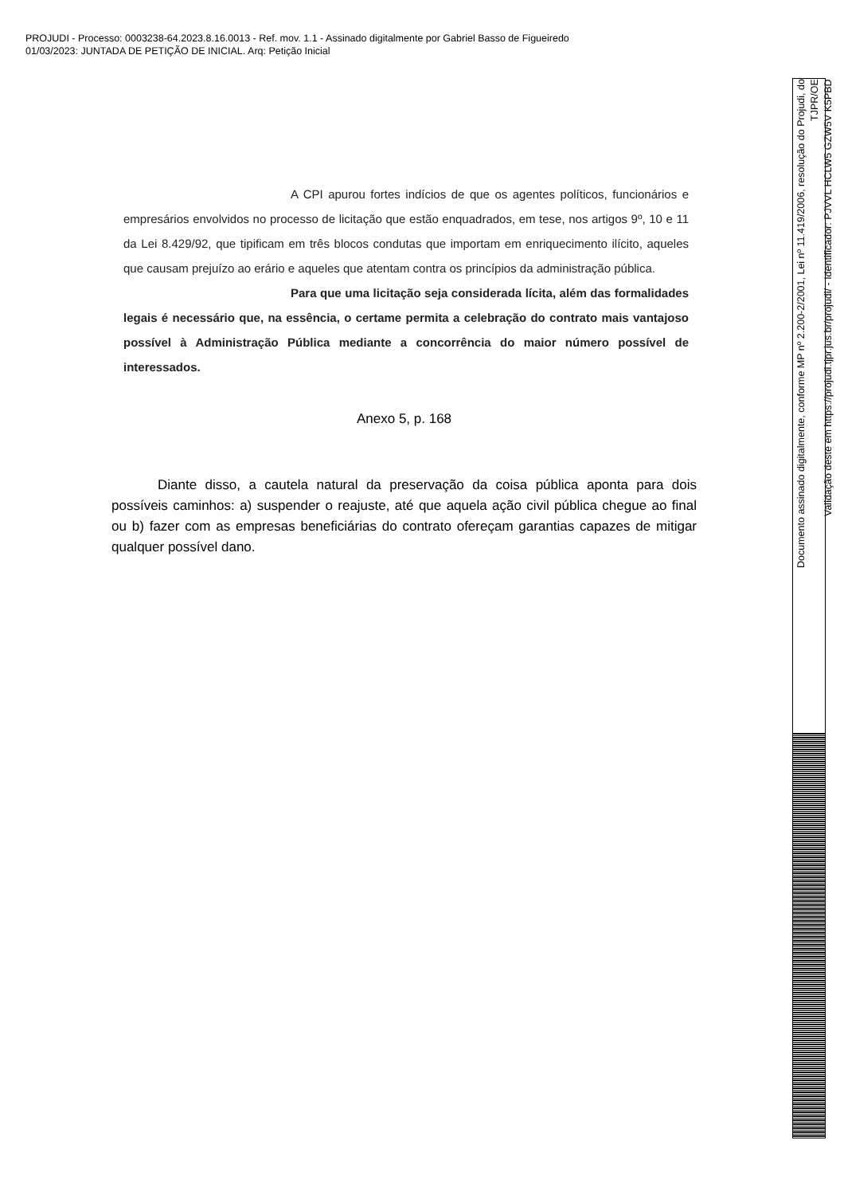PROJUDI - Processo: 0003238-64.2023.8.16.0013 - Ref. mov. 1.1 - Assinado digitalmente por Gabriel Basso de Figueiredo
01/03/2023: JUNTADA DE PETIÇÃO DE INICIAL. Arq: Petição Inicial
A CPI apurou fortes indícios de que os agentes políticos, funcionários e empresários envolvidos no processo de licitação que estão enquadrados, em tese, nos artigos 9º, 10 e 11 da Lei 8.429/92, que tipificam em três blocos condutas que importam em enriquecimento ilícito, aqueles que causam prejuízo ao erário e aqueles que atentam contra os princípios da administração pública.
Para que uma licitação seja considerada lícita, além das formalidades legais é necessário que, na essência, o certame permita a celebração do contrato mais vantajoso possível à Administração Pública mediante a concorrência do maior número possível de interessados.
Anexo 5, p. 168
Diante disso, a cautela natural da preservação da coisa pública aponta para dois possíveis caminhos: a) suspender o reajuste, até que aquela ação civil pública chegue ao final ou b) fazer com as empresas beneficiárias do contrato ofereçam garantias capazes de mitigar qualquer possível dano.
Documento assinado digitalmente, conforme MP nº 2.200-2/2001, Lei nº 11.419/2006, resolução do Projudi, do TJPR/OE
Validação deste em https://projudi.tjpr.jus.br/projudi/ - Identificador: PJVVL HCLW5 GZW5V K5PBD